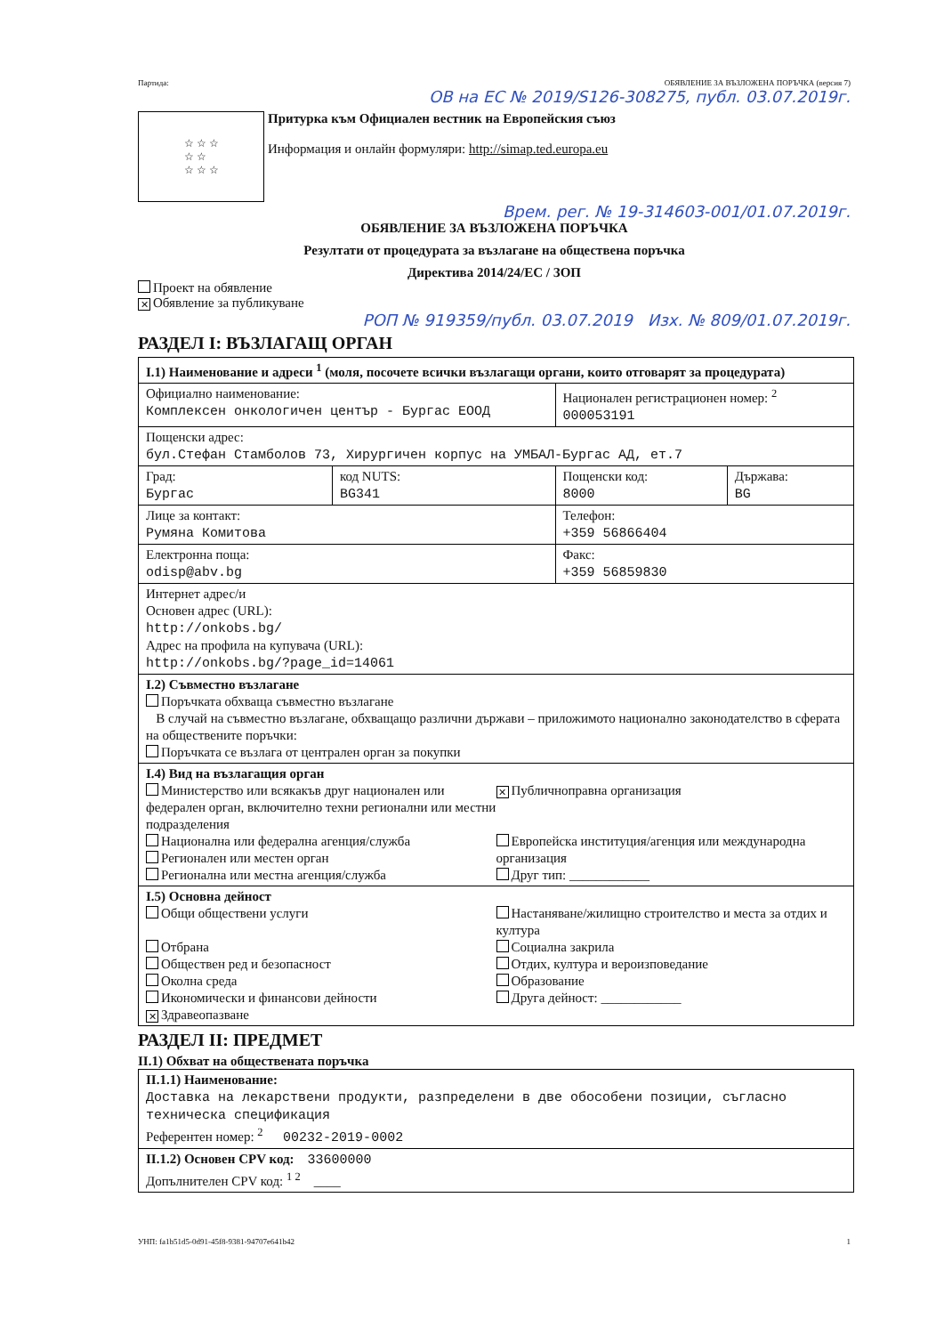Партида: ОБЯВЛЕНИЕ ЗА ВЪЗЛОЖЕНА ПОРЪЧКА (версия 7)
ОВ на ЕС № 2019/S126-308275, публ. 03.07.2019г.
☆ ☆ ☆
☆ ☆
☆ ☆ ☆
Притурка към Официален вестник на Европейския съюз
Информация и онлайн формуляри: http://simap.ted.europa.eu
Врем. рег. № 19-314603-001/01.07.2019г.
ОБЯВЛЕНИЕ ЗА ВЪЗЛОЖЕНА ПОРЪЧКА
Резултати от процедурата за възлагане на обществена поръчка
Директива 2014/24/ЕС / ЗОП
Проект на обявление
✕ Обявление за публикуване
РОП № 919359/публ. 03.07.2019 Изх. № 809/01.07.2019г.
РАЗДЕЛ I: ВЪЗЛАГАЩ ОРГАН
| I.1) Наименование и адреси <sup>1</sup> (моля, посочете всички възлагащи органи, които отговарят за процедурата) | | | |
| Официално наименование: Комплексен онкологичен център - Бургас ЕООД | | Национален регистрационен номер: <sup>2</sup> 000053191 | |
| Пощенски адрес: бул.Стефан Стамболов 73, Хирургичен корпус на УМБАЛ-Бургас АД, ет.7 | | | |
| Град: Бургас | код NUTS: BG341 | Пощенски код: 8000 | Държава: BG |
| Лице за контакт: Румяна Комитова | | Телефон: +359 56866404 | |
| Електронна поща: odisp@abv.bg | | Факс: +359 56859830 | |
| Интернет адрес/и Основен адрес (URL): http://onkobs.bg/ Адрес на профила на купувача (URL): http://onkobs.bg/?page_id=14061 | | | |
| I.2) Съвместно възлагане Поръчката обхваща съвместно възлагане В случай на съвместно възлагане, обхващащо различни държави – приложимото национално законодателство в сферата на обществените поръчки: Поръчката се възлага от централен орган за покупки | | | |
| I.4) Вид на възлагащия орган Министерство или всякакъв друг национален или федерален орган, включително техни регионални или местни подразделения Национална или федерална агенция/служба Регионален или местен орган Регионална или местна агенция/служба ✕ Публичноправна организация Европейска институция/агенция или международна организация Друг тип: ____________ | | | |
| I.5) Основна дейност Общи обществени услуги Отбрана Обществен ред и безопасност Околна среда Икономически и финансови дейности ✕ Здравеопазване Настаняване/жилищно строителство и места за отдих и култура Социална закрила Отдих, култура и вероизповедание Образование Друга дейност: ____________ | | | |
РАЗДЕЛ II: ПРЕДМЕТ
II.1) Обхват на обществената поръчка
| II.1.1) Наименование: Доставка на лекарствени продукти, разпределени в две обособени позиции, съгласно техническа спецификация Референтен номер: <sup>2</sup> 00232-2019-0002 |
| II.1.2) Основен CPV код: 33600000 Допълнителен CPV код: <sup>1 2</sup> ____ |
УНП: fa1b51d5-0d91-45f8-9381-94707e641b42 1